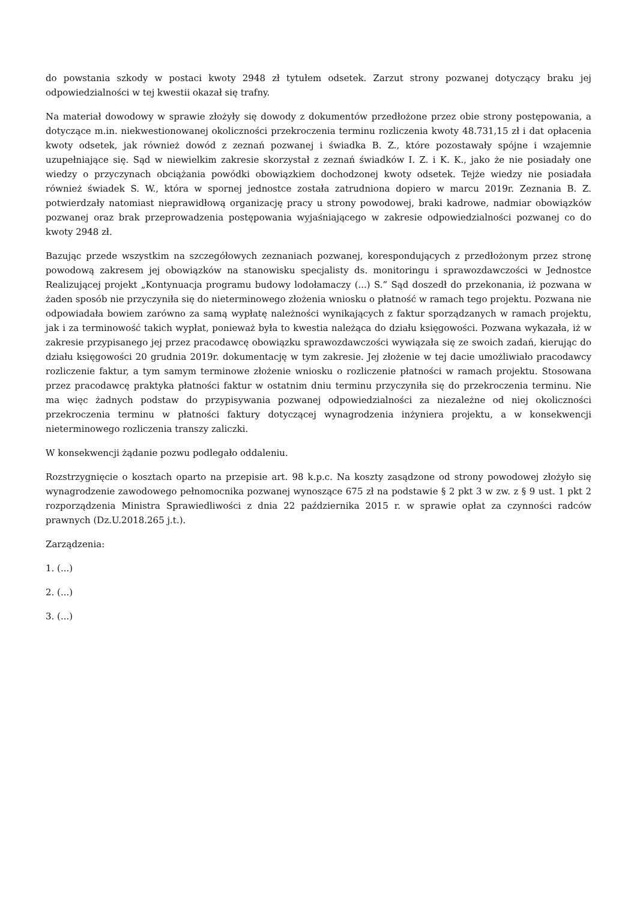do powstania szkody w postaci kwoty 2948 zł tytułem odsetek. Zarzut strony pozwanej dotyczący braku jej odpowiedzialności w tej kwestii okazał się trafny.
Na materiał dowodowy w sprawie złożyły się dowody z dokumentów przedłożone przez obie strony postępowania, a dotyczące m.in. niekwestionowanej okoliczności przekroczenia terminu rozliczenia kwoty 48.731,15 zł i dat opłacenia kwoty odsetek, jak również dowód z zeznań pozwanej i świadka B. Z., które pozostawały spójne i wzajemnie uzupełniające się. Sąd w niewielkim zakresie skorzystał z zeznań świadków I. Z. i K. K., jako że nie posiadały one wiedzy o przyczynach obciążania powódki obowiązkiem dochodzonej kwoty odsetek. Tejże wiedzy nie posiadała również świadek S. W., która w spornej jednostce została zatrudniona dopiero w marcu 2019r. Zeznania B. Z. potwierdzały natomiast nieprawidłową organizację pracy u strony powodowej, braki kadrowe, nadmiar obowiązków pozwanej oraz brak przeprowadzenia postępowania wyjaśniającego w zakresie odpowiedzialności pozwanej co do kwoty 2948 zł.
Bazując przede wszystkim na szczegółowych zeznaniach pozwanej, korespondujących z przedłożonym przez stronę powodową zakresem jej obowiązków na stanowisku specjalisty ds. monitoringu i sprawozdawczości w Jednostce Realizującej projekt „Kontynuacja programu budowy lodołamaczy (...) S.” Sąd doszedł do przekonania, iż pozwana w żaden sposób nie przyczyniła się do nieterminowego złożenia wniosku o płatność w ramach tego projektu. Pozwana nie odpowiadała bowiem zarówno za samą wypłatę należności wynikających z faktur sporządzanych w ramach projektu, jak i za terminowość takich wypłat, ponieważ była to kwestia należąca do działu księgowości. Pozwana wykazała, iż w zakresie przypisanego jej przez pracodawcę obowiązku sprawozdawczości wywiązała się ze swoich zadań, kierując do działu księgowości 20 grudnia 2019r. dokumentację w tym zakresie. Jej złożenie w tej dacie umożliwiało pracodawcy rozliczenie faktur, a tym samym terminowe złożenie wniosku o rozliczenie płatności w ramach projektu. Stosowana przez pracodawcę praktyka płatności faktur w ostatnim dniu terminu przyczyniła się do przekroczenia terminu. Nie ma więc żadnych podstaw do przypisywania pozwanej odpowiedzialności za niezależne od niej okoliczności przekroczenia terminu w płatności faktury dotyczącej wynagrodzenia inżyniera projektu, a w konsekwencji nieterminowego rozliczenia transzy zaliczki.
W konsekwencji żądanie pozwu podlegało oddaleniu.
Rozstrzygnięcie o kosztach oparto na przepisie art. 98 k.p.c. Na koszty zasądzone od strony powodowej złożyło się wynagrodzenie zawodowego pełnomocnika pozwanej wynoszące 675 zł na podstawie § 2 pkt 3 w zw. z § 9 ust. 1 pkt 2 rozporządzenia Ministra Sprawiedliwości z dnia 22 października 2015 r. w sprawie opłat za czynności radców prawnych (Dz.U.2018.265 j.t.).
Zarządzenia:
1. (...)
2. (...)
3. (...)